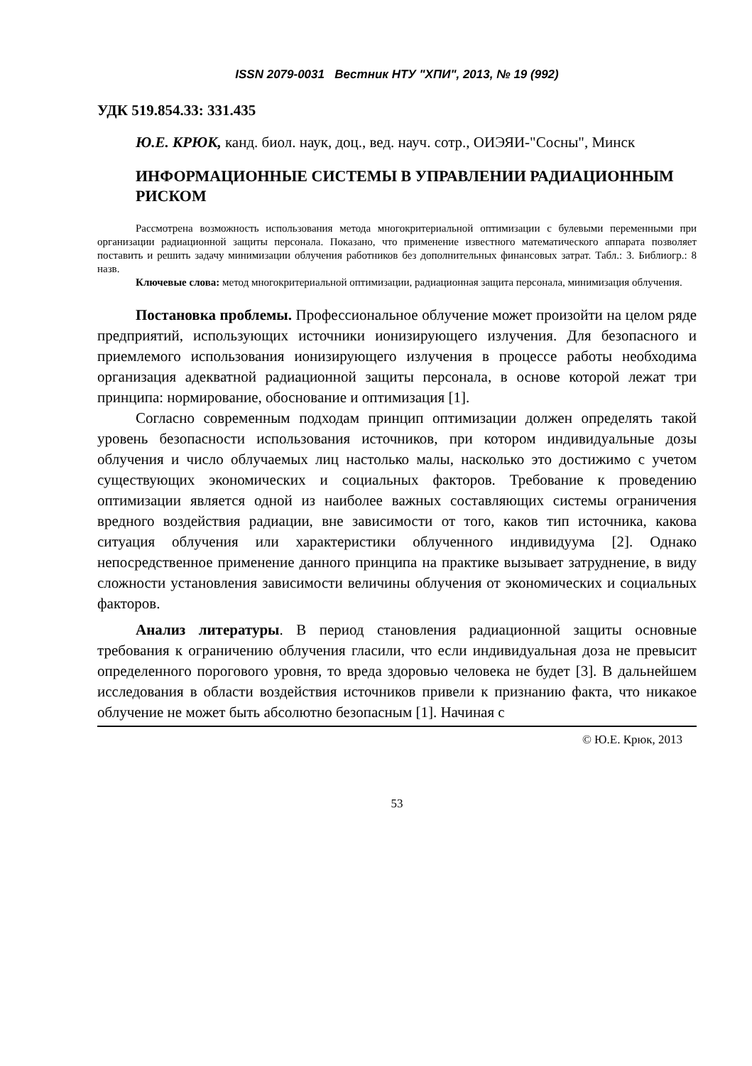ISSN 2079-0031 Вестник НТУ "ХПИ", 2013, № 19 (992)
УДК 519.854.33: 331.435
Ю.Е. КРЮК, канд. биол. наук, доц., вед. науч. сотр., ОИЭЯИ-"Сосны", Минск
ИНФОРМАЦИОННЫЕ СИСТЕМЫ В УПРАВЛЕНИИ РАДИАЦИОННЫМ РИСКОМ
Рассмотрена возможность использования метода многокритериальной оптимизации с булевыми переменными при организации радиационной защиты персонала. Показано, что применение известного математического аппарата позволяет поставить и решить задачу минимизации облучения работников без дополнительных финансовых затрат. Табл.: 3. Библиогр.: 8 назв.
Ключевые слова: метод многокритериальной оптимизации, радиационная защита персонала, минимизация облучения.
Постановка проблемы. Профессиональное облучение может произойти на целом ряде предприятий, использующих источники ионизирующего излучения. Для безопасного и приемлемого использования ионизирующего излучения в процессе работы необходима организация адекватной радиационной защиты персонала, в основе которой лежат три принципа: нормирование, обоснование и оптимизация [1].
Согласно современным подходам принцип оптимизации должен определять такой уровень безопасности использования источников, при котором индивидуальные дозы облучения и число облучаемых лиц настолько малы, насколько это достижимо с учетом существующих экономических и социальных факторов. Требование к проведению оптимизации является одной из наиболее важных составляющих системы ограничения вредного воздействия радиации, вне зависимости от того, каков тип источника, какова ситуация облучения или характеристики облученного индивидуума [2]. Однако непосредственное применение данного принципа на практике вызывает затруднение, в виду сложности установления зависимости величины облучения от экономических и социальных факторов.
Анализ литературы. В период становления радиационной защиты основные требования к ограничению облучения гласили, что если индивидуальная доза не превысит определенного порогового уровня, то вреда здоровью человека не будет [3]. В дальнейшем исследования в области воздействия источников привели к признанию факта, что никакое облучение не может быть абсолютно безопасным [1]. Начиная с
© Ю.Е. Крюк, 2013
53